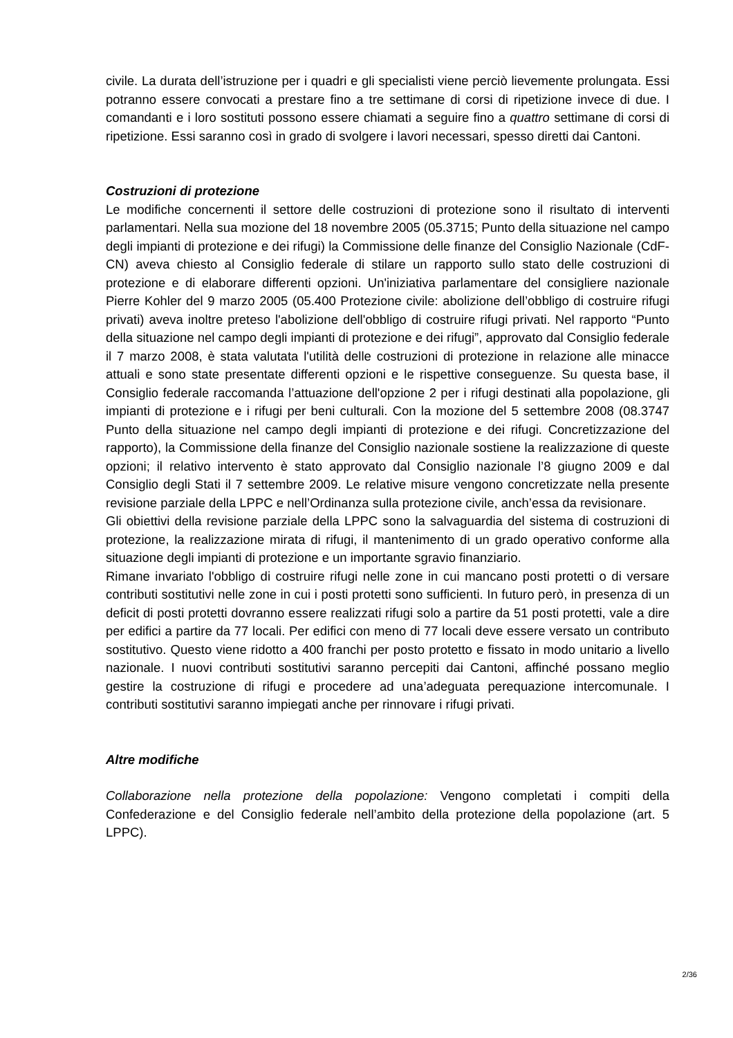civile. La durata dell’istruzione per i quadri e gli specialisti viene perciò lievemente prolungata. Essi potranno essere convocati a prestare fino a tre settimane di corsi di ripetizione invece di due. I comandanti e i loro sostituti possono essere chiamati a seguire fino a quattro settimane di corsi di ripetizione. Essi saranno così in grado di svolgere i lavori necessari, spesso diretti dai Cantoni.
Costruzioni di protezione
Le modifiche concernenti il settore delle costruzioni di protezione sono il risultato di interventi parlamentari. Nella sua mozione del 18 novembre 2005 (05.3715; Punto della situazione nel campo degli impianti di protezione e dei rifugi) la Commissione delle finanze del Consiglio Nazionale (CdF-CN) aveva chiesto al Consiglio federale di stilare un rapporto sullo stato delle costruzioni di protezione e di elaborare differenti opzioni. Un'iniziativa parlamentare del consigliere nazionale Pierre Kohler del 9 marzo 2005 (05.400 Protezione civile: abolizione dell’obbligo di costruire rifugi privati) aveva inoltre preteso l'abolizione dell'obbligo di costruire rifugi privati. Nel rapporto “Punto della situazione nel campo degli impianti di protezione e dei rifugi”, approvato dal Consiglio federale il 7 marzo 2008, è stata valutata l'utilità delle costruzioni di protezione in relazione alle minacce attuali e sono state presentate differenti opzioni e le rispettive conseguenze. Su questa base, il Consiglio federale raccomanda l’attuazione dell'opzione 2 per i rifugi destinati alla popolazione, gli impianti di protezione e i rifugi per beni culturali. Con la mozione del 5 settembre 2008 (08.3747 Punto della situazione nel campo degli impianti di protezione e dei rifugi. Concretizzazione del rapporto), la Commissione della finanze del Consiglio nazionale sostiene la realizzazione di queste opzioni; il relativo intervento è stato approvato dal Consiglio nazionale l’8 giugno 2009 e dal Consiglio degli Stati il 7 settembre 2009. Le relative misure vengono concretizzate nella presente revisione parziale della LPPC e nell’Ordinanza sulla protezione civile, anch’essa da revisionare.
Gli obiettivi della revisione parziale della LPPC sono la salvaguardia del sistema di costruzioni di protezione, la realizzazione mirata di rifugi, il mantenimento di un grado operativo conforme alla situazione degli impianti di protezione e un importante sgravio finanziario.
Rimane invariato l'obbligo di costruire rifugi nelle zone in cui mancano posti protetti o di versare contributi sostitutivi nelle zone in cui i posti protetti sono sufficienti. In futuro però, in presenza di un deficit di posti protetti dovranno essere realizzati rifugi solo a partire da 51 posti protetti, vale a dire per edifici a partire da 77 locali. Per edifici con meno di 77 locali deve essere versato un contributo sostitutivo. Questo viene ridotto a 400 franchi per posto protetto e fissato in modo unitario a livello nazionale. I nuovi contributi sostitutivi saranno percepiti dai Cantoni, affinché possano meglio gestire la costruzione di rifugi e procedere ad una’adeguata perequazione intercomunale. I contributi sostitutivi saranno impiegati anche per rinnovare i rifugi privati.
Altre modifiche
Collaborazione nella protezione della popolazione: Vengono completati i compiti della Confederazione e del Consiglio federale nell’ambito della protezione della popolazione (art. 5 LPPC).
2/36